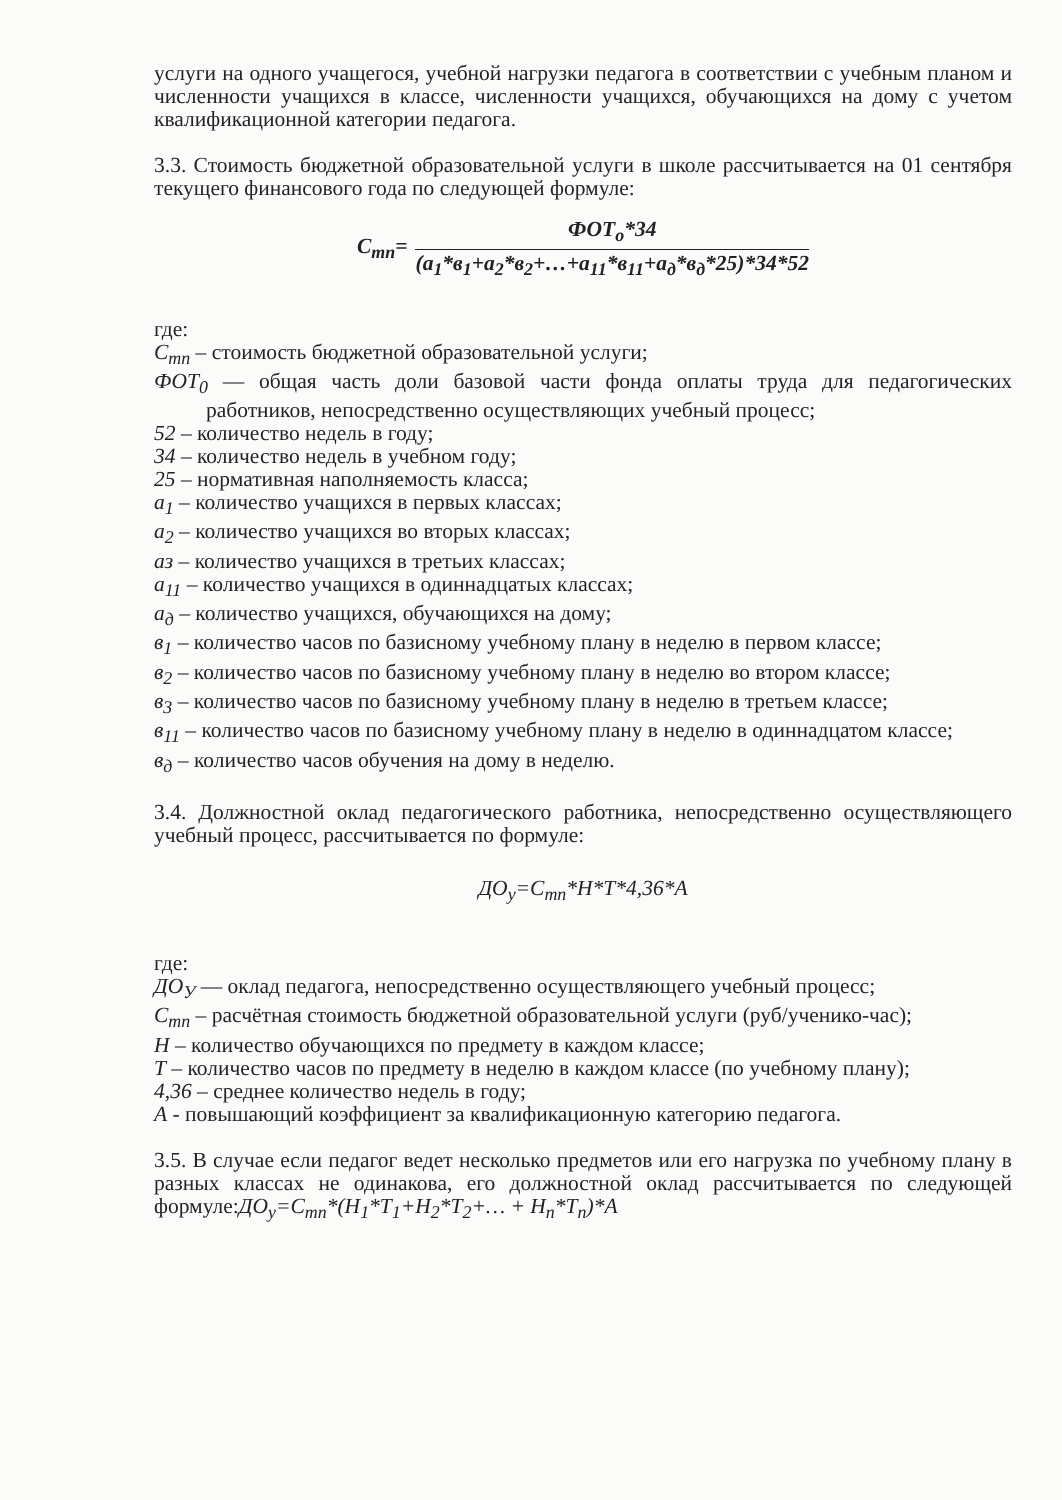услуги на одного учащегося, учебной нагрузки педагога в соответствии с учебным планом и численности учащихся в классе, численности учащихся, обучающихся на дому с учетом квалификационной категории педагога.
3.3. Стоимость бюджетной образовательной услуги в школе рассчитывается на 01 сентября текущего финансового года по следующей формуле:
С<sub>mn</sub>=
ФОТ<sub>о</sub>*34
(а<sub>1</sub>*в<sub>1</sub>+а<sub>2</sub>*в<sub>2</sub>+…+а<sub>11</sub>*в<sub>11</sub>+а<sub>д</sub>*в<sub>д</sub>*25)*34*52
где:
С<sub>mn</sub> – стоимость бюджетной образовательной услуги;
ФОТ<sub>0</sub> — общая часть доли базовой части фонда оплаты труда для педагогических работников, непосредственно осуществляющих учебный процесс;
52 – количество недель в году;
34 – количество недель в учебном году;
25 – нормативная наполняемость класса;
а<sub>1</sub> – количество учащихся в первых классах;
а<sub>2</sub> – количество учащихся во вторых классах;
аз – количество учащихся в третьих классах;
а<sub>11</sub> – количество учащихся в одиннадцатых классах;
а<sub>д</sub> – количество учащихся, обучающихся на дому;
в<sub>1</sub> – количество часов по базисному учебному плану в неделю в первом классе;
в<sub>2</sub> – количество часов по базисному учебному плану в неделю во втором классе;
в<sub>3</sub> – количество часов по базисному учебному плану в неделю в третьем классе;
в<sub>11</sub> – количество часов по базисному учебному плану в неделю в одиннадцатом классе;
в<sub>д</sub> – количество часов обучения на дому в неделю.
3.4. Должностной оклад педагогического работника, непосредственно осуществляющего учебный процесс, рассчитывается по формуле:
ДО<sub>у</sub>=С<sub>mn</sub>*Н*Т*4,36*А
где:
ДО<sub>У</sub> — оклад педагога, непосредственно осуществляющего учебный процесс;
С<sub>mn</sub> – расчётная стоимость бюджетной образовательной услуги (руб/ученико-час);
Н – количество обучающихся по предмету в каждом классе;
Т – количество часов по предмету в неделю в каждом классе (по учебному плану);
4,36 – среднее количество недель в году;
А - повышающий коэффициент за квалификационную категорию педагога.
3.5. В случае если педагог ведет несколько предметов или его нагрузка по учебному плану в разных классах не одинакова, его должностной оклад рассчитывается по следующей формуле:ДО<sub>у</sub>=С<sub>mn</sub>*(Н<sub>1</sub>*Т<sub>1</sub>+Н<sub>2</sub>*Т<sub>2</sub>+… + Н<sub>n</sub>*Т<sub>n</sub>)*А